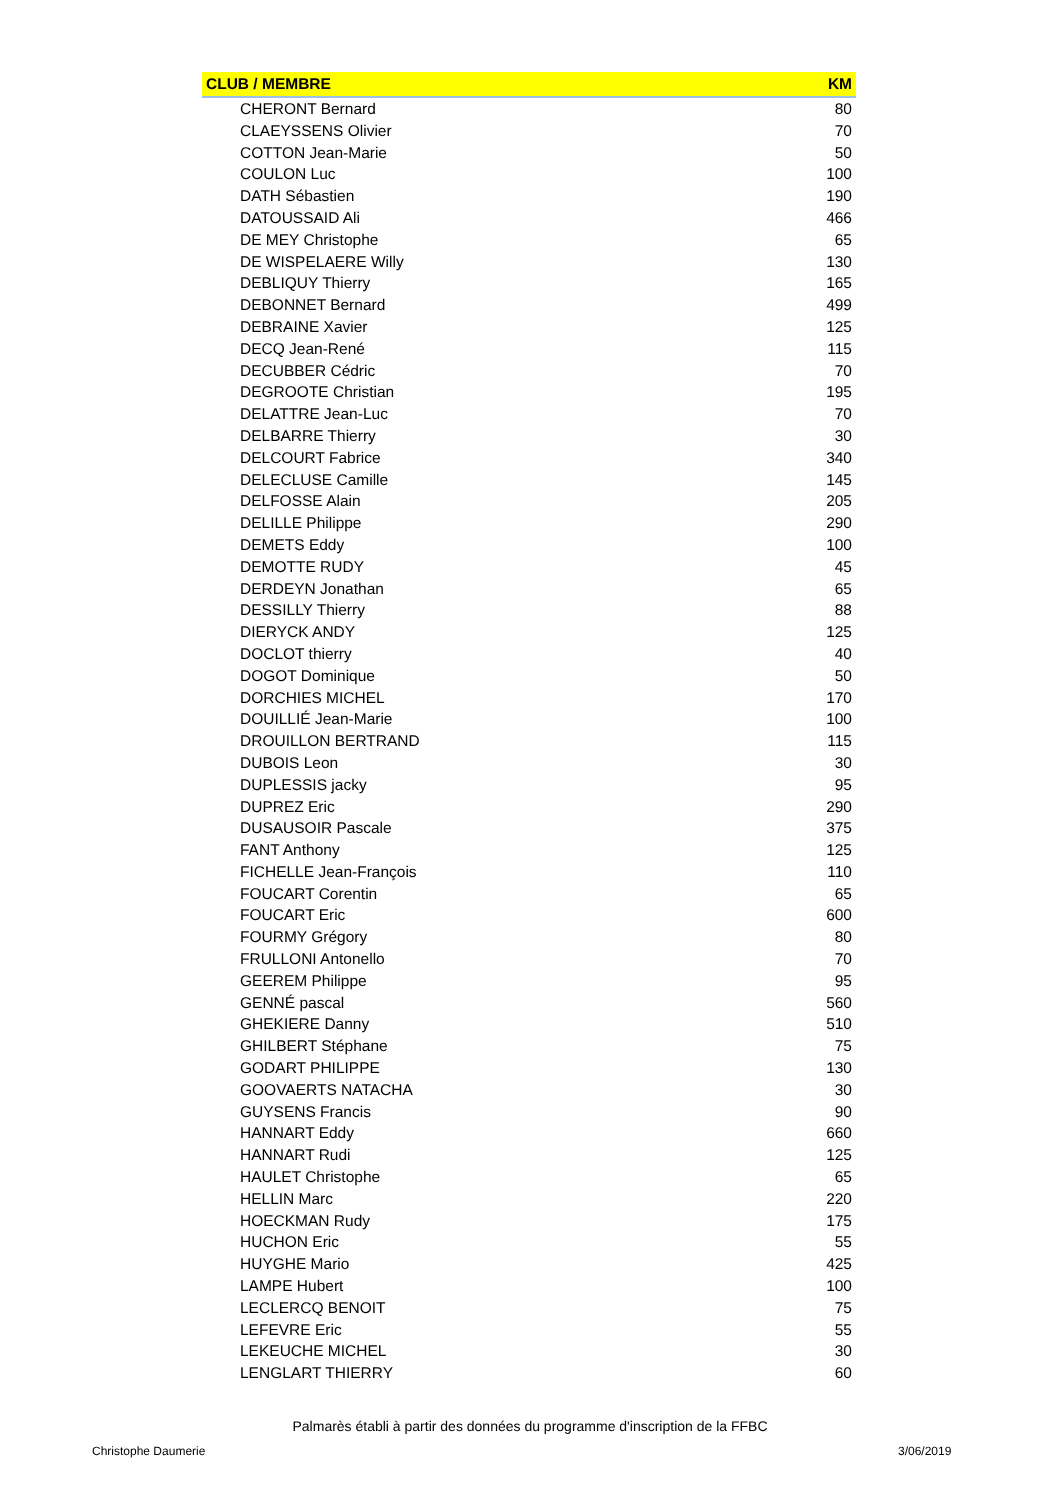| CLUB / MEMBRE | KM |
| --- | --- |
| CHERONT Bernard | 80 |
| CLAEYSSENS Olivier | 70 |
| COTTON Jean-Marie | 50 |
| COULON Luc | 100 |
| DATH Sébastien | 190 |
| DATOUSSAID Ali | 466 |
| DE MEY Christophe | 65 |
| DE WISPELAERE Willy | 130 |
| DEBLIQUY Thierry | 165 |
| DEBONNET Bernard | 499 |
| DEBRAINE Xavier | 125 |
| DECQ Jean-René | 115 |
| DECUBBER Cédric | 70 |
| DEGROOTE Christian | 195 |
| DELATTRE Jean-Luc | 70 |
| DELBARRE Thierry | 30 |
| DELCOURT Fabrice | 340 |
| DELECLUSE Camille | 145 |
| DELFOSSE Alain | 205 |
| DELILLE Philippe | 290 |
| DEMETS Eddy | 100 |
| DEMOTTE RUDY | 45 |
| DERDEYN Jonathan | 65 |
| DESSILLY Thierry | 88 |
| DIERYCK ANDY | 125 |
| DOCLOT thierry | 40 |
| DOGOT Dominique | 50 |
| DORCHIES MICHEL | 170 |
| DOUILLIÉ Jean-Marie | 100 |
| DROUILLON BERTRAND | 115 |
| DUBOIS Leon | 30 |
| DUPLESSIS jacky | 95 |
| DUPREZ Eric | 290 |
| DUSAUSOIR Pascale | 375 |
| FANT Anthony | 125 |
| FICHELLE Jean-François | 110 |
| FOUCART Corentin | 65 |
| FOUCART Eric | 600 |
| FOURMY Grégory | 80 |
| FRULLONI Antonello | 70 |
| GEEREM Philippe | 95 |
| GENNÉ pascal | 560 |
| GHEKIERE Danny | 510 |
| GHILBERT Stéphane | 75 |
| GODART PHILIPPE | 130 |
| GOOVAERTS NATACHA | 30 |
| GUYSENS Francis | 90 |
| HANNART Eddy | 660 |
| HANNART Rudi | 125 |
| HAULET Christophe | 65 |
| HELLIN Marc | 220 |
| HOECKMAN Rudy | 175 |
| HUCHON Eric | 55 |
| HUYGHE Mario | 425 |
| LAMPE Hubert | 100 |
| LECLERCQ BENOIT | 75 |
| LEFEVRE Eric | 55 |
| LEKEUCHE MICHEL | 30 |
| LENGLART THIERRY | 60 |
Palmarès établi à partir des données du programme d'inscription de la FFBC
Christophe Daumerie 3/06/2019